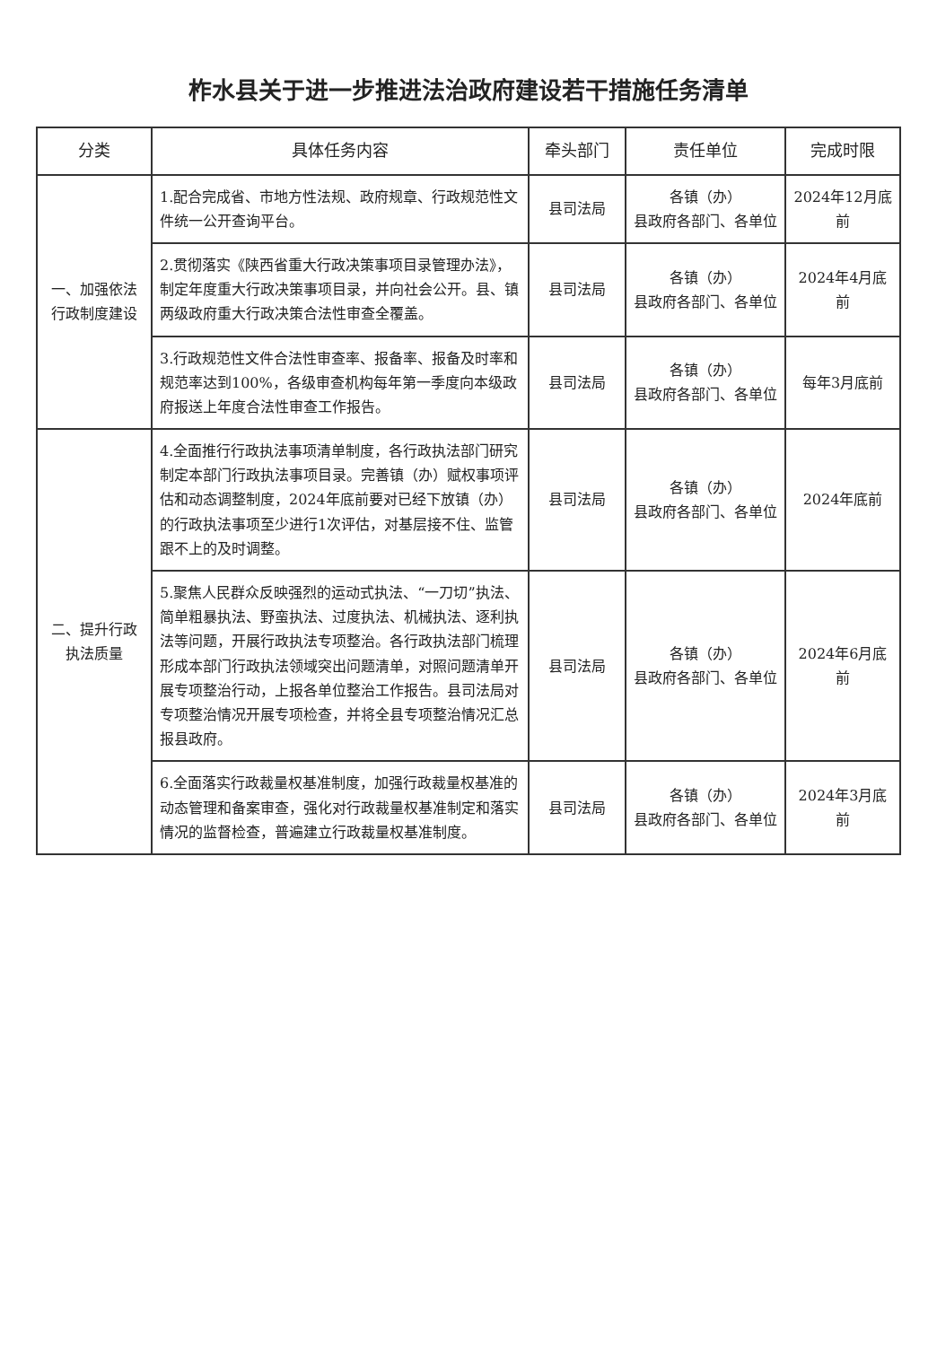柞水县关于进一步推进法治政府建设若干措施任务清单
| 分类 | 具体任务内容 | 牵头部门 | 责任单位 | 完成时限 |
| --- | --- | --- | --- | --- |
| 一、加强依法行政制度建设 | 1.配合完成省、市地方性法规、政府规章、行政规范性文件统一公开查询平台。 | 县司法局 | 各镇（办） 县政府各部门、各单位 | 2024年12月底前 |
| | 2.贯彻落实《陕西省重大行政决策事项目录管理办法》，制定年度重大行政决策事项目录，并向社会公开。县、镇两级政府重大行政决策合法性审查全覆盖。 | 县司法局 | 各镇（办） 县政府各部门、各单位 | 2024年4月底前 |
| | 3.行政规范性文件合法性审查率、报备率、报备及时率和规范率达到100%，各级审查机构每年第一季度向本级政府报送上年度合法性审查工作报告。 | 县司法局 | 各镇（办） 县政府各部门、各单位 | 每年3月底前 |
| 二、提升行政执法质量 | 4.全面推行行政执法事项清单制度，各行政执法部门研究制定本部门行政执法事项目录。完善镇（办）赋权事项评估和动态调整制度，2024年底前要对已经下放镇（办）的行政执法事项至少进行1次评估，对基层接不住、监管跟不上的及时调整。 | 县司法局 | 各镇（办） 县政府各部门、各单位 | 2024年底前 |
| | 5.聚焦人民群众反映强烈的运动式执法、“一刀切”执法、简单粗暴执法、野蛮执法、过度执法、机械执法、逐利执法等问题，开展行政执法专项整治。各行政执法部门梳理形成本部门行政执法领域突出问题清单，对照问题清单开展专项整治行动，上报各单位整治工作报告。县司法局对专项整治情况开展专项检查，并将全县专项整治情况汇总报县政府。 | 县司法局 | 各镇（办） 县政府各部门、各单位 | 2024年6月底前 |
| | 6.全面落实行政裁量权基准制度，加强行政裁量权基准的动态管理和备案审查，强化对行政裁量权基准制定和落实情况的监督检查，普遍建立行政裁量权基准制度。 | 县司法局 | 各镇（办） 县政府各部门、各单位 | 2024年3月底前 |